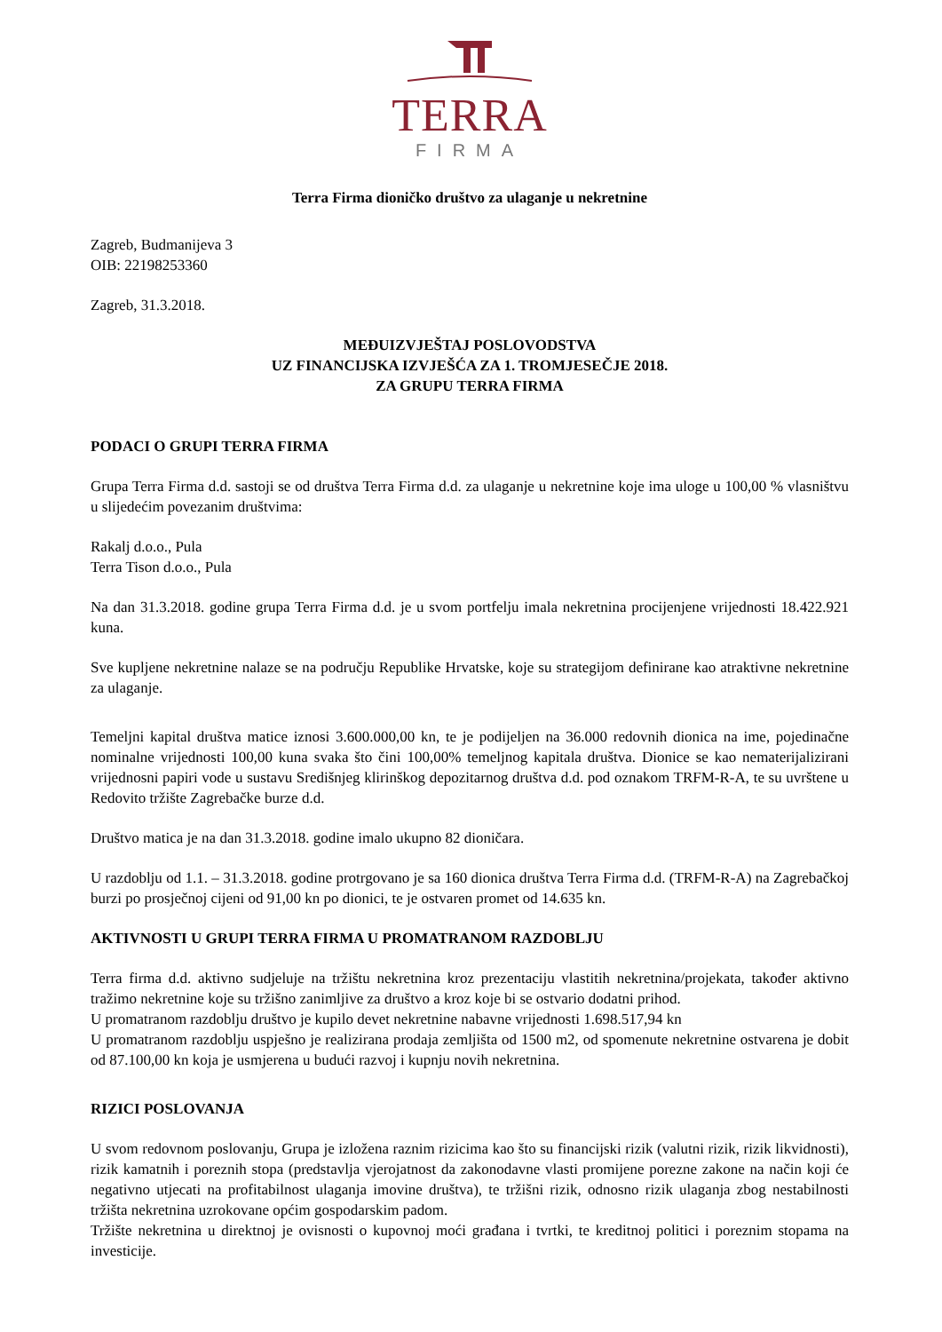TERRA
FIRMA
Terra Firma dioničko društvo za ulaganje u nekretnine
Zagreb, Budmanijeva 3
OIB: 22198253360
Zagreb, 31.3.2018.
MEĐUIZVJEŠTAJ POSLOVODSTVA
UZ FINANCIJSKA IZVJEŠĆA ZA 1. TROMJESEČJE 2018.
ZA GRUPU TERRA FIRMA
PODACI O GRUPI TERRA FIRMA
Grupa Terra Firma d.d. sastoji se od društva Terra Firma d.d. za ulaganje u nekretnine koje ima uloge u 100,00 % vlasništvu u slijedećim povezanim društvima:
Rakalj d.o.o., Pula
Terra Tison d.o.o., Pula
Na dan 31.3.2018. godine grupa Terra Firma d.d. je u svom portfelju imala nekretnina procijenjene vrijednosti 18.422.921 kuna.
Sve kupljene nekretnine nalaze se na području Republike Hrvatske, koje su strategijom definirane kao atraktivne nekretnine za ulaganje.
Temeljni kapital društva matice iznosi 3.600.000,00 kn, te je podijeljen na 36.000 redovnih dionica na ime, pojedinačne nominalne vrijednosti 100,00 kuna svaka što čini 100,00% temeljnog kapitala društva. Dionice se kao nematerijalizirani vrijednosni papiri vode u sustavu Središnjeg klirinškog depozitarnog društva d.d. pod oznakom TRFM-R-A, te su uvrštene u Redovito tržište Zagrebačke burze d.d.
Društvo matica je na dan 31.3.2018. godine imalo ukupno 82 dioničara.
U razdoblju od 1.1. – 31.3.2018. godine protrgovano je sa 160 dionica društva Terra Firma d.d. (TRFM-R-A) na Zagrebačkoj burzi po prosječnoj cijeni od 91,00 kn po dionici, te je ostvaren promet od 14.635 kn.
AKTIVNOSTI U GRUPI TERRA FIRMA U PROMATRANOM RAZDOBLJU
Terra firma d.d. aktivno sudjeluje na tržištu nekretnina kroz prezentaciju vlastitih nekretnina/projekata, također aktivno tražimo nekretnine koje su tržišno zanimljive za društvo a kroz koje bi se ostvario dodatni prihod.
U promatranom razdoblju društvo je kupilo devet nekretnine nabavne vrijednosti 1.698.517,94 kn
U promatranom razdoblju uspješno je realizirana prodaja zemljišta od 1500 m2, od spomenute nekretnine ostvarena je dobit od 87.100,00 kn koja je usmjerena u budući razvoj i kupnju novih nekretnina.
RIZICI POSLOVANJA
U svom redovnom poslovanju, Grupa je izložena raznim rizicima kao što su financijski rizik (valutni rizik, rizik likvidnosti), rizik kamatnih i poreznih stopa (predstavlja vjerojatnost da zakonodavne vlasti promijene porezne zakone na način koji će negativno utjecati na profitabilnost ulaganja imovine društva), te tržišni rizik, odnosno rizik ulaganja zbog nestabilnosti tržišta nekretnina uzrokovane općim gospodarskim padom.
Tržište nekretnina u direktnoj je ovisnosti o kupovnoj moći građana i tvrtki, te kreditnoj politici i poreznim stopama na investicije.